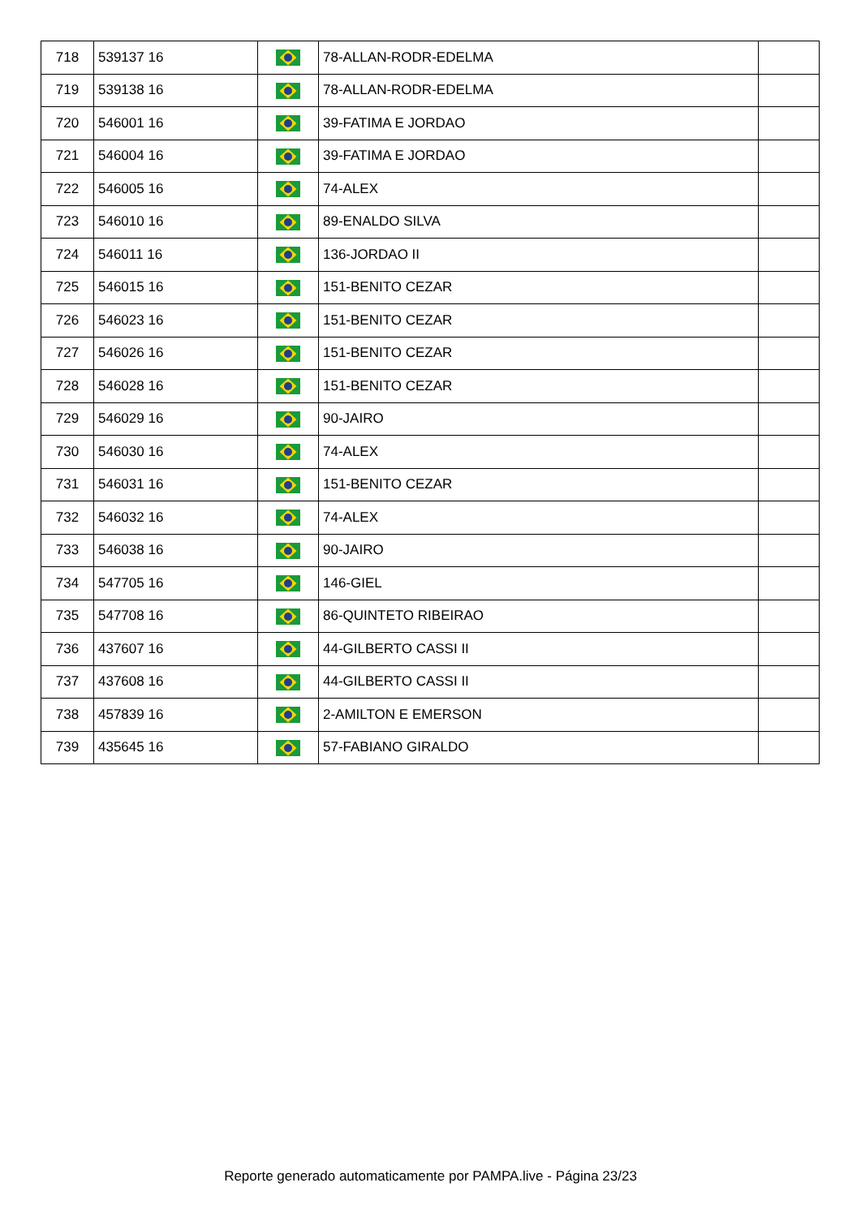| 718 | 539137 16 | | 78-ALLAN-RODR-EDELMA | |
| 719 | 539138 16 | | 78-ALLAN-RODR-EDELMA | |
| 720 | 546001 16 | | 39-FATIMA E JORDAO | |
| 721 | 546004 16 | | 39-FATIMA E JORDAO | |
| 722 | 546005 16 | | 74-ALEX | |
| 723 | 546010 16 | | 89-ENALDO SILVA | |
| 724 | 546011 16 | | 136-JORDAO II | |
| 725 | 546015 16 | | 151-BENITO CEZAR | |
| 726 | 546023 16 | | 151-BENITO CEZAR | |
| 727 | 546026 16 | | 151-BENITO CEZAR | |
| 728 | 546028 16 | | 151-BENITO CEZAR | |
| 729 | 546029 16 | | 90-JAIRO | |
| 730 | 546030 16 | | 74-ALEX | |
| 731 | 546031 16 | | 151-BENITO CEZAR | |
| 732 | 546032 16 | | 74-ALEX | |
| 733 | 546038 16 | | 90-JAIRO | |
| 734 | 547705 16 | | 146-GIEL | |
| 735 | 547708 16 | | 86-QUINTETO RIBEIRAO | |
| 736 | 437607 16 | | 44-GILBERTO CASSI II | |
| 737 | 437608 16 | | 44-GILBERTO CASSI II | |
| 738 | 457839 16 | | 2-AMILTON E EMERSON | |
| 739 | 435645 16 | | 57-FABIANO GIRALDO | |
Reporte generado automaticamente por PAMPA.live - Página 23/23